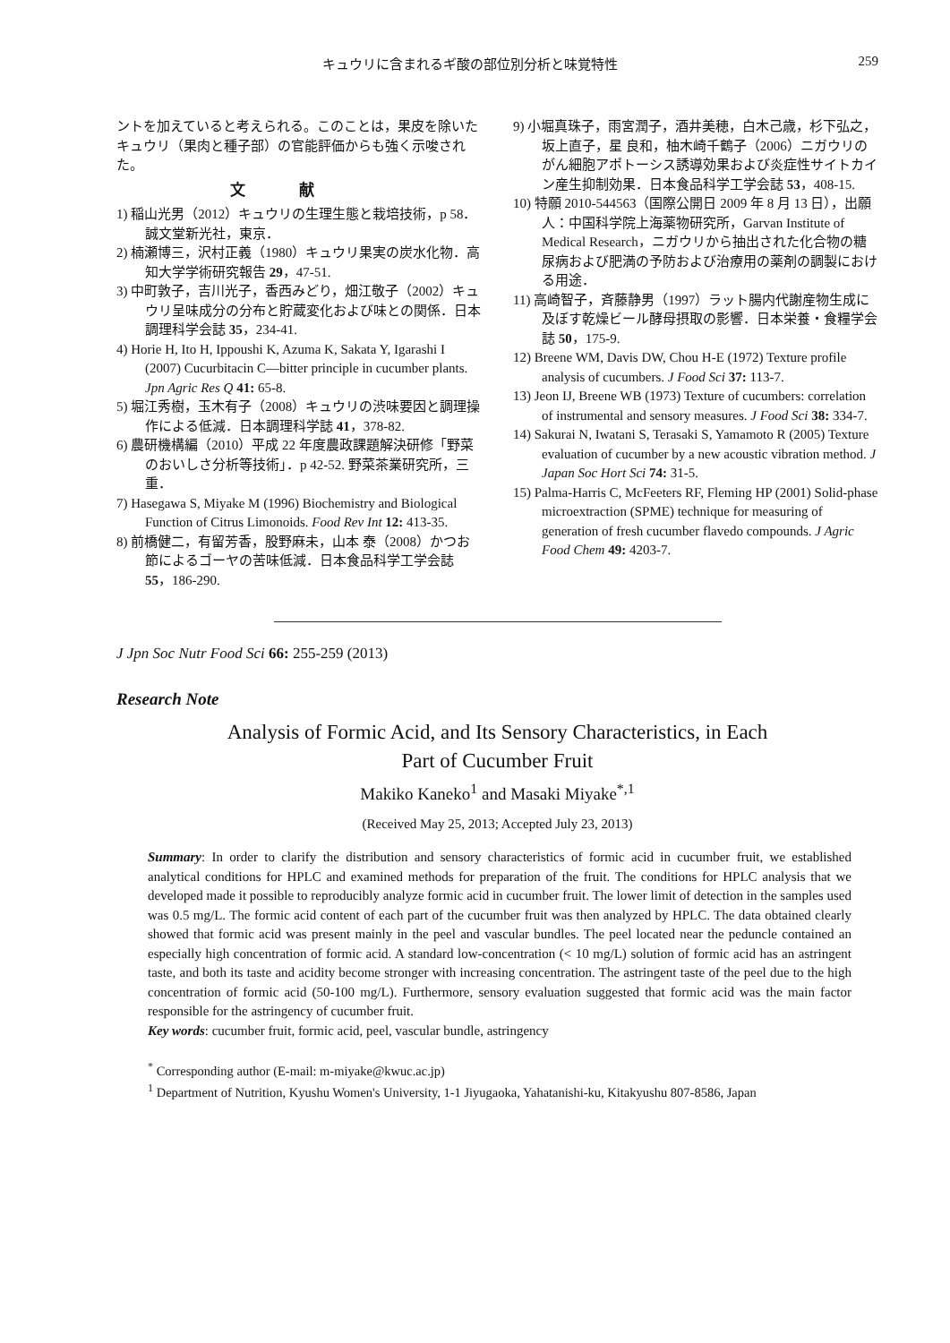キュウリに含まれるギ酸の部位別分析と味覚特性 259
ントを加えていると考えられる。このことは，果皮を除いたキュウリ（果肉と種子部）の官能評価からも強く示唆された。
文献
1) 稲山光男（2012）キュウリの生理生態と栽培技術，p 58．誠文堂新光社，東京．
2) 楠瀬博三，沢村正義（1980）キュウリ果実の炭水化物．高知大学学術研究報告 29，47-51.
3) 中町敦子，吉川光子，香西みどり，畑江敬子（2002）キュウリ呈味成分の分布と貯蔵変化および味との関係．日本調理科学会誌 35，234-41.
4) Horie H, Ito H, Ippoushi K, Azuma K, Sakata Y, Igarashi I (2007) Cucurbitacin C—bitter principle in cucumber plants. Jpn Agric Res Q 41: 65-8.
5) 堀江秀樹，玉木有子（2008）キュウリの渋味要因と調理操作による低減．日本調理科学誌 41，378-82.
6) 農研機構編（2010）平成 22 年度農政課題解決研修「野菜のおいしさ分析等技術」．p 42-52. 野菜茶業研究所，三重．
7) Hasegawa S, Miyake M (1996) Biochemistry and Biological Function of Citrus Limonoids. Food Rev Int 12: 413-35.
8) 前橋健二，有留芳香，股野麻未，山本 泰（2008）かつお節によるゴーヤの苦味低減．日本食品科学工学会誌 55，186-290.
9) 小堀真珠子，雨宮潤子，酒井美穂，白木己歳，杉下弘之，坂上直子，星 良和，柚木崎千鶴子（2006）ニガウリのがん細胞アポトーシス誘導効果および炎症性サイトカイン産生抑制効果．日本食品科学工学会誌 53，408-15.
10) 特願 2010-544563（国際公開日 2009 年 8 月 13 日），出願人：中国科学院上海薬物研究所，Garvan Institute of Medical Research，ニガウリから抽出された化合物の糖尿病および肥満の予防および治療用の薬剤の調製における用途．
11) 高崎智子，斉藤静男（1997）ラット腸内代謝産物生成に及ぼす乾燥ビール酵母摂取の影響．日本栄養・食糧学会誌 50，175-9.
12) Breene WM, Davis DW, Chou H-E (1972) Texture profile analysis of cucumbers. J Food Sci 37: 113-7.
13) Jeon IJ, Breene WB (1973) Texture of cucumbers: correlation of instrumental and sensory measures. J Food Sci 38: 334-7.
14) Sakurai N, Iwatani S, Terasaki S, Yamamoto R (2005) Texture evaluation of cucumber by a new acoustic vibration method. J Japan Soc Hort Sci 74: 31-5.
15) Palma-Harris C, McFeeters RF, Fleming HP (2001) Solid-phase microextraction (SPME) technique for measuring of generation of fresh cucumber flavedo compounds. J Agric Food Chem 49: 4203-7.
J Jpn Soc Nutr Food Sci 66: 255-259 (2013)
Research Note
Analysis of Formic Acid, and Its Sensory Characteristics, in Each
Part of Cucumber Fruit
Makiko Kaneko<sup>1</sup> and Masaki Miyake<sup>*,1</sup>
(Received May 25, 2013; Accepted July 23, 2013)
Summary: In order to clarify the distribution and sensory characteristics of formic acid in cucumber fruit, we established analytical conditions for HPLC and examined methods for preparation of the fruit. The conditions for HPLC analysis that we developed made it possible to reproducibly analyze formic acid in cucumber fruit. The lower limit of detection in the samples used was 0.5 mg/L. The formic acid content of each part of the cucumber fruit was then analyzed by HPLC. The data obtained clearly showed that formic acid was present mainly in the peel and vascular bundles. The peel located near the peduncle contained an especially high concentration of formic acid. A standard low-concentration (< 10 mg/L) solution of formic acid has an astringent taste, and both its taste and acidity become stronger with increasing concentration. The astringent taste of the peel due to the high concentration of formic acid (50-100 mg/L). Furthermore, sensory evaluation suggested that formic acid was the main factor responsible for the astringency of cucumber fruit.
Key words: cucumber fruit, formic acid, peel, vascular bundle, astringency
<sup>*</sup> Corresponding author (E-mail: m-miyake@kwuc.ac.jp)
<sup>1</sup> Department of Nutrition, Kyushu Women's University, 1-1 Jiyugaoka, Yahatanishi-ku, Kitakyushu 807-8586, Japan